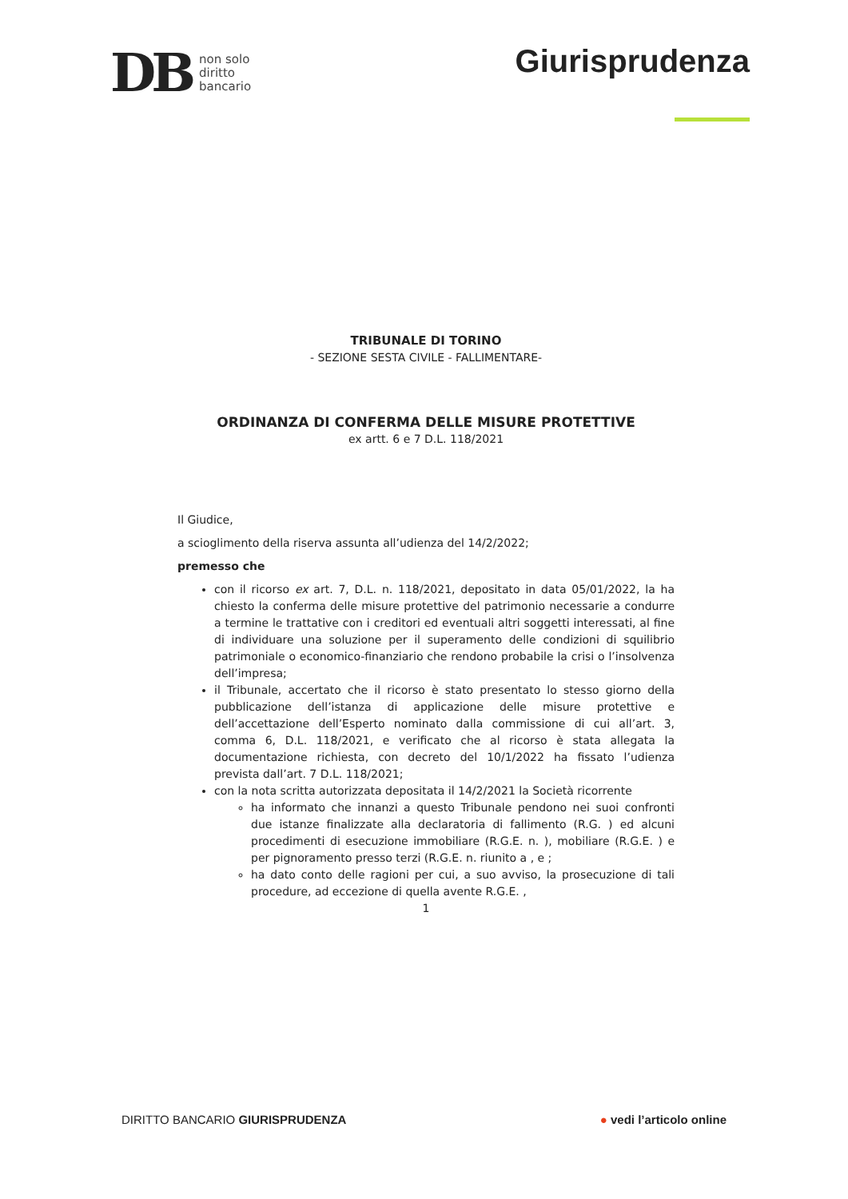DB
non solo
diritto
bancario
Giurisprudenza
TRIBUNALE DI TORINO
- SEZIONE SESTA CIVILE - FALLIMENTARE-
ORDINANZA DI CONFERMA DELLE MISURE PROTETTIVE
ex artt. 6 e 7 D.L. 118/2021
Il Giudice,
a scioglimento della riserva assunta all’udienza del 14/2/2022;
premesso che
con il ricorso ex art. 7, D.L. n. 118/2021, depositato in data 05/01/2022, la ha chiesto la conferma delle misure protettive del patrimonio necessarie a condurre a termine le trattative con i creditori ed eventuali altri soggetti interessati, al fine di individuare una soluzione per il superamento delle condizioni di squilibrio patrimoniale o economico-finanziario che rendono probabile la crisi o l’insolvenza dell’impresa;
il Tribunale, accertato che il ricorso è stato presentato lo stesso giorno della pubblicazione dell’istanza di applicazione delle misure protettive e dell’accettazione dell’Esperto nominato dalla commissione di cui all’art. 3, comma 6, D.L. 118/2021, e verificato che al ricorso è stata allegata la documentazione richiesta, con decreto del 10/1/2022 ha fissato l’udienza prevista dall’art. 7 D.L. 118/2021;
con la nota scritta autorizzata depositata il 14/2/2021 la Società ricorrente
ha informato che innanzi a questo Tribunale pendono nei suoi confronti due istanze finalizzate alla declaratoria di fallimento (R.G. ) ed alcuni procedimenti di esecuzione immobiliare (R.G.E. n. ), mobiliare (R.G.E. ) e per pignoramento presso terzi (R.G.E. n. riunito a , e ;
ha dato conto delle ragioni per cui, a suo avviso, la prosecuzione di tali procedure, ad eccezione di quella avente R.G.E. ,
1
DIRITTO BANCARIO GIURISPRUDENZA
● vedi l’articolo online